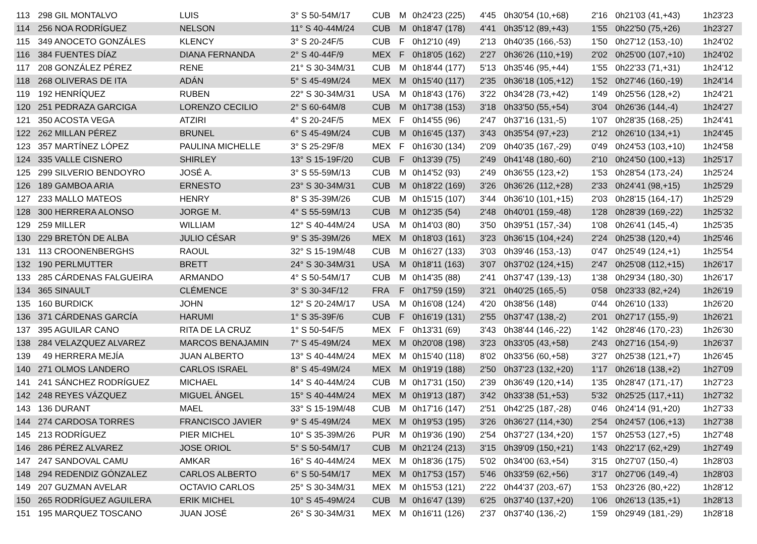| 113 | 298 GIL MONTALVO | LUIS | 3° S 50-54M/17 | CUB | M | 0h24'23 (225) | 4'45 | 0h30'54 (10,+68) | 2'16 | 0h21'03 (41,+43) | 1h23'23 |
| 114 | 256 NOA RODRÍGUEZ | NELSON | 11° S 40-44M/24 | CUB | M | 0h18'47 (178) | 4'41 | 0h35'12 (89,+43) | 1'55 | 0h22'50 (75,+26) | 1h23'27 |
| 115 | 349 ANOCETO GONZÁLES | KLENCY | 3° S 20-24F/5 | CUB | F | 0h12'10 (49) | 2'13 | 0h40'35 (166,-53) | 1'50 | 0h27'12 (153,-10) | 1h24'02 |
| 116 | 384 FUENTES DÍAZ | DIANA FERNANDA | 2° S 40-44F/9 | MEX | F | 0h18'05 (162) | 2'27 | 0h36'26 (110,+19) | 2'02 | 0h25'00 (107,+10) | 1h24'02 |
| 117 | 208 GONZÁLEZ PÉREZ | RENE | 21° S 30-34M/31 | CUB | M | 0h18'44 (177) | 5'13 | 0h35'46 (95,+44) | 1'55 | 0h22'33 (71,+31) | 1h24'12 |
| 118 | 268 OLIVERAS DE ITA | ADÁN | 5° S 45-49M/24 | MEX | M | 0h15'40 (117) | 2'35 | 0h36'18 (105,+12) | 1'52 | 0h27'46 (160,-19) | 1h24'14 |
| 119 | 192 HENRÍQUEZ | RUBEN | 22° S 30-34M/31 | USA | M | 0h18'43 (176) | 3'22 | 0h34'28 (73,+42) | 1'49 | 0h25'56 (128,+2) | 1h24'21 |
| 120 | 251 PEDRAZA GARCIGA | LORENZO CECILIO | 2° S 60-64M/8 | CUB | M | 0h17'38 (153) | 3'18 | 0h33'50 (55,+54) | 3'04 | 0h26'36 (144,-4) | 1h24'27 |
| 121 | 350 ACOSTA VEGA | ATZIRI | 4° S 20-24F/5 | MEX | F | 0h14'55 (96) | 2'47 | 0h37'16 (131,-5) | 1'07 | 0h28'35 (168,-25) | 1h24'41 |
| 122 | 262 MILLAN PÉREZ | BRUNEL | 6° S 45-49M/24 | CUB | M | 0h16'45 (137) | 3'43 | 0h35'54 (97,+23) | 2'12 | 0h26'10 (134,+1) | 1h24'45 |
| 123 | 357 MARTÍNEZ LÓPEZ | PAULINA MICHELLE | 3° S 25-29F/8 | MEX | F | 0h16'30 (134) | 2'09 | 0h40'35 (167,-29) | 0'49 | 0h24'53 (103,+10) | 1h24'58 |
| 124 | 335 VALLE CISNERO | SHIRLEY | 13° S 15-19F/20 | CUB | F | 0h13'39 (75) | 2'49 | 0h41'48 (180,-60) | 2'10 | 0h24'50 (100,+13) | 1h25'17 |
| 125 | 299 SILVERIO BENDOYRO | JOSÉ A. | 3° S 55-59M/13 | CUB | M | 0h14'52 (93) | 2'49 | 0h36'55 (123,+2) | 1'53 | 0h28'54 (173,-24) | 1h25'24 |
| 126 | 189 GAMBOA ARIA | ERNESTO | 23° S 30-34M/31 | CUB | M | 0h18'22 (169) | 3'26 | 0h36'26 (112,+28) | 2'33 | 0h24'41 (98,+15) | 1h25'29 |
| 127 | 233 MALLO MATEOS | HENRY | 8° S 35-39M/26 | CUB | M | 0h15'15 (107) | 3'44 | 0h36'10 (101,+15) | 2'03 | 0h28'15 (164,-17) | 1h25'29 |
| 128 | 300 HERRERA ALONSO | JORGE M. | 4° S 55-59M/13 | CUB | M | 0h12'35 (54) | 2'48 | 0h40'01 (159,-48) | 1'28 | 0h28'39 (169,-22) | 1h25'32 |
| 129 | 259 MILLER | WILLIAM | 12° S 40-44M/24 | USA | M | 0h14'03 (80) | 3'50 | 0h39'51 (157,-34) | 1'08 | 0h26'41 (145,-4) | 1h25'35 |
| 130 | 229 BRETÓN DE ALBA | JULIO CÉSAR | 9° S 35-39M/26 | MEX | M | 0h18'03 (161) | 3'23 | 0h36'15 (104,+24) | 2'24 | 0h25'38 (120,+4) | 1h25'46 |
| 131 | 113 CROONENBERGHS | RAOUL | 32° S 15-19M/48 | CUB | M | 0h16'27 (133) | 3'03 | 0h39'46 (153,-13) | 0'47 | 0h25'49 (124,+1) | 1h25'54 |
| 132 | 190 PERLMUTTER | BRETT | 24° S 30-34M/31 | USA | M | 0h18'11 (163) | 3'07 | 0h37'02 (124,+15) | 2'47 | 0h25'08 (112,+15) | 1h26'17 |
| 133 | 285 CÁRDENAS FALGUEIRA | ARMANDO | 4° S 50-54M/17 | CUB | M | 0h14'35 (88) | 2'41 | 0h37'47 (139,-13) | 1'38 | 0h29'34 (180,-30) | 1h26'17 |
| 134 | 365 SINAULT | CLÉMENCE | 3° S 30-34F/12 | FRA | F | 0h17'59 (159) | 3'21 | 0h40'25 (165,-5) | 0'58 | 0h23'33 (82,+24) | 1h26'19 |
| 135 | 160 BURDICK | JOHN | 12° S 20-24M/17 | USA | M | 0h16'08 (124) | 4'20 | 0h38'56 (148) | 0'44 | 0h26'10 (133) | 1h26'20 |
| 136 | 371 CÁRDENAS GARCÍA | HARUMI | 1° S 35-39F/6 | CUB | F | 0h16'19 (131) | 2'55 | 0h37'47 (138,-2) | 2'01 | 0h27'17 (155,-9) | 1h26'21 |
| 137 | 395 AGUILAR CANO | RITA DE LA CRUZ | 1° S 50-54F/5 | MEX | F | 0h13'31 (69) | 3'43 | 0h38'44 (146,-22) | 1'42 | 0h28'46 (170,-23) | 1h26'30 |
| 138 | 284 VELAZQUEZ ALVAREZ | MARCOS BENAJAMIN | 7° S 45-49M/24 | MEX | M | 0h20'08 (198) | 3'23 | 0h33'05 (43,+58) | 2'43 | 0h27'16 (154,-9) | 1h26'37 |
| 139 | 49 HERRERA MEJÍA | JUAN ALBERTO | 13° S 40-44M/24 | MEX | M | 0h15'40 (118) | 8'02 | 0h33'56 (60,+58) | 3'27 | 0h25'38 (121,+7) | 1h26'45 |
| 140 | 271 OLMOS LANDERO | CARLOS ISRAEL | 8° S 45-49M/24 | MEX | M | 0h19'19 (188) | 2'50 | 0h37'23 (132,+20) | 1'17 | 0h26'18 (138,+2) | 1h27'09 |
| 141 | 241 SÁNCHEZ RODRÍGUEZ | MICHAEL | 14° S 40-44M/24 | CUB | M | 0h17'31 (150) | 2'39 | 0h36'49 (120,+14) | 1'35 | 0h28'47 (171,-17) | 1h27'23 |
| 142 | 248 REYES VÁZQUEZ | MIGUEL ÁNGEL | 15° S 40-44M/24 | MEX | M | 0h19'13 (187) | 3'42 | 0h33'38 (51,+53) | 5'32 | 0h25'25 (117,+11) | 1h27'32 |
| 143 | 136 DURANT | MAEL | 33° S 15-19M/48 | CUB | M | 0h17'16 (147) | 2'51 | 0h42'25 (187,-28) | 0'46 | 0h24'14 (91,+20) | 1h27'33 |
| 144 | 274 CARDOSA TORRES | FRANCISCO JAVIER | 9° S 45-49M/24 | MEX | M | 0h19'53 (195) | 3'26 | 0h36'27 (114,+30) | 2'54 | 0h24'57 (106,+13) | 1h27'38 |
| 145 | 213 RODRÍGUEZ | PIER MICHEL | 10° S 35-39M/26 | PUR | M | 0h19'36 (190) | 2'54 | 0h37'27 (134,+20) | 1'57 | 0h25'53 (127,+5) | 1h27'48 |
| 146 | 286 PÉREZ ALVAREZ | JOSE ORIOL | 5° S 50-54M/17 | CUB | M | 0h21'24 (213) | 3'15 | 0h39'09 (150,+21) | 1'43 | 0h22'17 (62,+29) | 1h27'49 |
| 147 | 247 SANDOVAL CAMU | AMKAR | 16° S 40-44M/24 | MEX | M | 0h18'36 (175) | 5'02 | 0h34'00 (63,+54) | 3'15 | 0h27'07 (150,-4) | 1h28'03 |
| 148 | 294 REDENDIZ GÓNZALEZ | CARLOS ALBERTO | 6° S 50-54M/17 | MEX | M | 0h17'53 (157) | 5'46 | 0h33'59 (62,+56) | 3'17 | 0h27'06 (149,-4) | 1h28'03 |
| 149 | 207 GUZMAN AVELAR | OCTAVIO CARLOS | 25° S 30-34M/31 | MEX | M | 0h15'53 (121) | 2'22 | 0h44'37 (203,-67) | 1'53 | 0h23'26 (80,+22) | 1h28'12 |
| 150 | 265 RODRÍGUEZ AGUILERA | ERIK MICHEL | 10° S 45-49M/24 | CUB | M | 0h16'47 (139) | 6'25 | 0h37'40 (137,+20) | 1'06 | 0h26'13 (135,+1) | 1h28'13 |
| 151 | 195 MARQUEZ TOSCANO | JUAN JOSÉ | 26° S 30-34M/31 | MEX | M | 0h16'11 (126) | 2'37 | 0h37'40 (136,-2) | 1'59 | 0h29'49 (181,-29) | 1h28'18 |